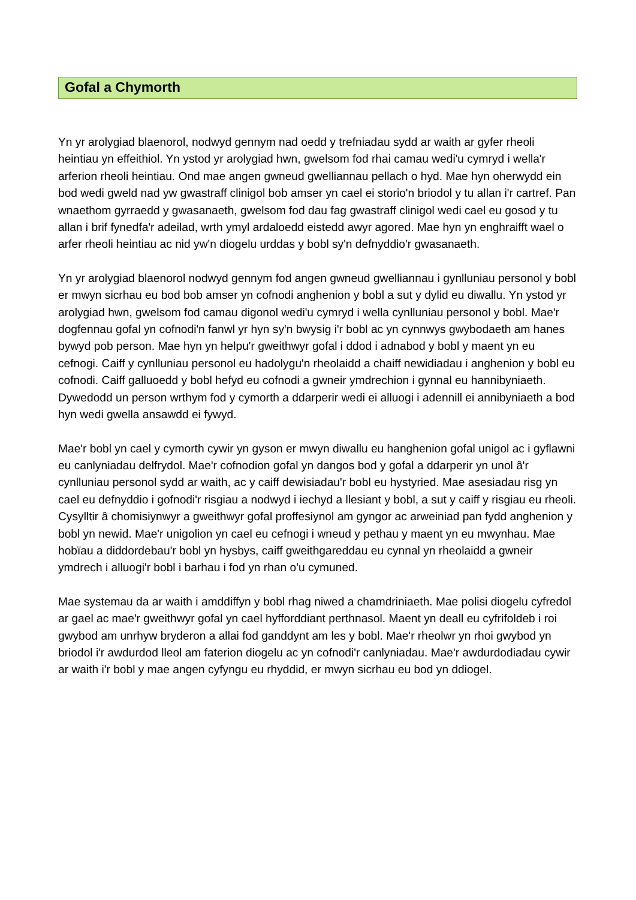Gofal a Chymorth
Yn yr arolygiad blaenorol, nodwyd gennym nad oedd y trefniadau sydd ar waith ar gyfer rheoli heintiau yn effeithiol. Yn ystod yr arolygiad hwn, gwelsom fod rhai camau wedi'u cymryd i wella'r arferion rheoli heintiau. Ond mae angen gwneud gwelliannau pellach o hyd. Mae hyn oherwydd ein bod wedi gweld nad yw gwastraff clinigol bob amser yn cael ei storio'n briodol y tu allan i'r cartref. Pan wnaethom gyrraedd y gwasanaeth, gwelsom fod dau fag gwastraff clinigol wedi cael eu gosod y tu allan i brif fynedfa'r adeilad, wrth ymyl ardaloedd eistedd awyr agored. Mae hyn yn enghraifft wael o arfer rheoli heintiau ac nid yw'n diogelu urddas y bobl sy'n defnyddio'r gwasanaeth.
Yn yr arolygiad blaenorol nodwyd gennym fod angen gwneud gwelliannau i gynlluniau personol y bobl er mwyn sicrhau eu bod bob amser yn cofnodi anghenion y bobl a sut y dylid eu diwallu. Yn ystod yr arolygiad hwn, gwelsom fod camau digonol wedi'u cymryd i wella cynlluniau personol y bobl. Mae'r dogfennau gofal yn cofnodi'n fanwl yr hyn sy'n bwysig i'r bobl ac yn cynnwys gwybodaeth am hanes bywyd pob person. Mae hyn yn helpu'r gweithwyr gofal i ddod i adnabod y bobl y maent yn eu cefnogi. Caiff y cynlluniau personol eu hadolygu'n rheolaidd a chaiff newidiadau i anghenion y bobl eu cofnodi. Caiff galluoedd y bobl hefyd eu cofnodi a gwneir ymdrechion i gynnal eu hannibyniaeth. Dywedodd un person wrthym fod y cymorth a ddarperir wedi ei alluogi i adennill ei annibyniaeth a bod hyn wedi gwella ansawdd ei fywyd.
Mae'r bobl yn cael y cymorth cywir yn gyson er mwyn diwallu eu hanghenion gofal unigol ac i gyflawni eu canlyniadau delfrydol. Mae'r cofnodion gofal yn dangos bod y gofal a ddarperir yn unol â'r cynlluniau personol sydd ar waith, ac y caiff dewisiadau'r bobl eu hystyried. Mae asesiadau risg yn cael eu defnyddio i gofnodi'r risgiau a nodwyd i iechyd a llesiant y bobl, a sut y caiff y risgiau eu rheoli. Cysylltir â chomisiynwyr a gweithwyr gofal proffesiynol am gyngor ac arweiniad pan fydd anghenion y bobl yn newid. Mae'r unigolion yn cael eu cefnogi i wneud y pethau y maent yn eu mwynhau. Mae hobïau a diddordebau'r bobl yn hysbys, caiff gweithgareddau eu cynnal yn rheolaidd a gwneir ymdrech i alluogi'r bobl i barhau i fod yn rhan o'u cymuned.
Mae systemau da ar waith i amddiffyn y bobl rhag niwed a chamdriniaeth. Mae polisi diogelu cyfredol ar gael ac mae'r gweithwyr gofal yn cael hyfforddiant perthnasol. Maent yn deall eu cyfrifoldeb i roi gwybod am unrhyw bryderon a allai fod ganddynt am les y bobl. Mae'r rheolwr yn rhoi gwybod yn briodol i'r awdurdod lleol am faterion diogelu ac yn cofnodi'r canlyniadau. Mae'r awdurdodiadau cywir ar waith i'r bobl y mae angen cyfyngu eu rhyddid, er mwyn sicrhau eu bod yn ddiogel.